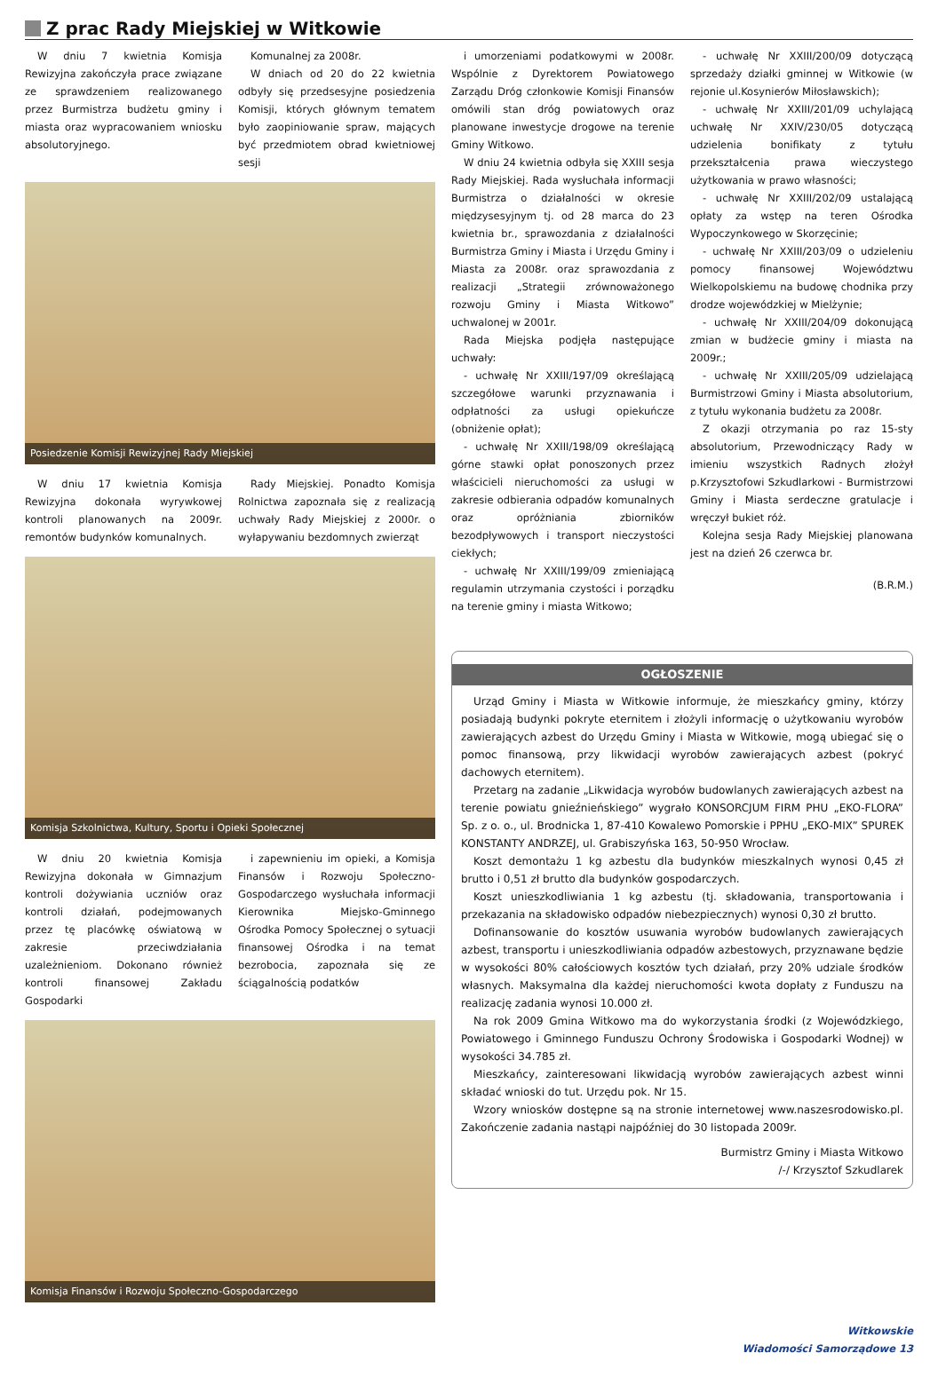Z prac Rady Miejskiej w Witkowie
W dniu 7 kwietnia Komisja Rewizyjna zakończyła prace związane ze sprawdzeniem realizowanego przez Burmistrza budżetu gminy i miasta oraz wypracowaniem wniosku absolutoryjnego.
Komunalnej za 2008r.
W dniach od 20 do 22 kwietnia odbyły się przedsesyjne posiedzenia Komisji, których głównym tematem było zaopiniowanie spraw, mających być przedmiotem obrad kwietniowej sesji
Posiedzenie Komisji Rewizyjnej Rady Miejskiej
W dniu 17 kwietnia Komisja Rewizyjna dokonała wyrywkowej kontroli planowanych na 2009r. remontów budynków komunalnych.
Rady Miejskiej. Ponadto Komisja Rolnictwa zapoznała się z realizacją uchwały Rady Miejskiej z 2000r. o wyłapywaniu bezdomnych zwierząt
Komisja Szkolnictwa, Kultury, Sportu i Opieki Społecznej
W dniu 20 kwietnia Komisja Rewizyjna dokonała w Gimnazjum kontroli dożywiania uczniów oraz kontroli działań, podejmowanych przez tę placówkę oświatową w zakresie przeciwdziałania uzależnieniom. Dokonano również kontroli finansowej Zakładu Gospodarki
i zapewnieniu im opieki, a Komisja Finansów i Rozwoju Społeczno-Gospodarczego wysłuchała informacji Kierownika Miejsko-Gminnego Ośrodka Pomocy Społecznej o sytuacji finansowej Ośrodka i na temat bezrobocia, zapoznała się ze ściągalnością podatków
Komisja Finansów i Rozwoju Społeczno-Gospodarczego
i umorzeniami podatkowymi w 2008r. Wspólnie z Dyrektorem Powiatowego Zarządu Dróg członkowie Komisji Finansów omówili stan dróg powiatowych oraz planowane inwestycje drogowe na terenie Gminy Witkowo.
W dniu 24 kwietnia odbyła się XXIII sesja Rady Miejskiej. Rada wysłuchała informacji Burmistrza o działalności w okresie międzysesyjnym tj. od 28 marca do 23 kwietnia br., sprawozdania z działalności Burmistrza Gminy i Miasta i Urzędu Gminy i Miasta za 2008r. oraz sprawozdania z realizacji „Strategii zrównoważonego rozwoju Gminy i Miasta Witkowo” uchwalonej w 2001r.
Rada Miejska podjęła następujące uchwały:
- uchwałę Nr XXIII/197/09 określającą szczegółowe warunki przyznawania i odpłatności za usługi opiekuńcze (obniżenie opłat);
- uchwałę Nr XXIII/198/09 określającą górne stawki opłat ponoszonych przez właścicieli nieruchomości za usługi w zakresie odbierania odpadów komunalnych oraz opróżniania zbiorników bezodpływowych i transport nieczystości ciekłych;
- uchwałę Nr XXIII/199/09 zmieniającą regulamin utrzymania czystości i porządku na terenie gminy i miasta Witkowo;
- uchwałę Nr XXIII/200/09 dotyczącą sprzedaży działki gminnej w Witkowie (w rejonie ul.Kosynierów Miłosławskich);
- uchwałę Nr XXIII/201/09 uchylającą uchwałę Nr XXIV/230/05 dotyczącą udzielenia bonifikaty z tytułu przekształcenia prawa wieczystego użytkowania w prawo własności;
- uchwałę Nr XXIII/202/09 ustalającą opłaty za wstęp na teren Ośrodka Wypoczynkowego w Skorzęcinie;
- uchwałę Nr XXIII/203/09 o udzieleniu pomocy finansowej Województwu Wielkopolskiemu na budowę chodnika przy drodze wojewódzkiej w Mielżynie;
- uchwałę Nr XXIII/204/09 dokonującą zmian w budżecie gminy i miasta na 2009r.;
- uchwałę Nr XXIII/205/09 udzielającą Burmistrzowi Gminy i Miasta absolutorium, z tytułu wykonania budżetu za 2008r.
Z okazji otrzymania po raz 15-sty absolutorium, Przewodniczący Rady w imieniu wszystkich Radnych złożył p.Krzysztofowi Szkudlarkowi - Burmistrzowi Gminy i Miasta serdeczne gratulacje i wręczył bukiet róż.
Kolejna sesja Rady Miejskiej planowana jest na dzień 26 czerwca br.
(B.R.M.)
OGŁOSZENIE
Urząd Gminy i Miasta w Witkowie informuje, że mieszkańcy gminy, którzy posiadają budynki pokryte eternitem i złożyli informację o użytkowaniu wyrobów zawierających azbest do Urzędu Gminy i Miasta w Witkowie, mogą ubiegać się o pomoc finansową, przy likwidacji wyrobów zawierających azbest (pokryć dachowych eternitem).
Przetarg na zadanie „Likwidacja wyrobów budowlanych zawierających azbest na terenie powiatu gnieźnieńskiego” wygrało KONSORCJUM FIRM PHU „EKO-FLORA” Sp. z o. o., ul. Brodnicka 1, 87-410 Kowalewo Pomorskie i PPHU „EKO-MIX” SPUREK KONSTANTY ANDRZEJ, ul. Grabiszyńska 163, 50-950 Wrocław.
Koszt demontażu 1 kg azbestu dla budynków mieszkalnych wynosi 0,45 zł brutto i 0,51 zł brutto dla budynków gospodarczych.
Koszt unieszkodliwiania 1 kg azbestu (tj. składowania, transportowania i przekazania na składowisko odpadów niebezpiecznych) wynosi 0,30 zł brutto.
Dofinansowanie do kosztów usuwania wyrobów budowlanych zawierających azbest, transportu i unieszkodliwiania odpadów azbestowych, przyznawane będzie w wysokości 80% całościowych kosztów tych działań, przy 20% udziale środków własnych. Maksymalna dla każdej nieruchomości kwota dopłaty z Funduszu na realizację zadania wynosi 10.000 zł.
Na rok 2009 Gmina Witkowo ma do wykorzystania środki (z Wojewódzkiego, Powiatowego i Gminnego Funduszu Ochrony Środowiska i Gospodarki Wodnej) w wysokości 34.785 zł.
Mieszkańcy, zainteresowani likwidacją wyrobów zawierających azbest winni składać wnioski do tut. Urzędu pok. Nr 15.
Wzory wniosków dostępne są na stronie internetowej www.naszesrodowisko.pl. Zakończenie zadania nastąpi najpóźniej do 30 listopada 2009r.
Burmistrz Gminy i Miasta Witkowo
/-/ Krzysztof Szkudlarek
Witkowskie
Wiadomości Samorządowe 13